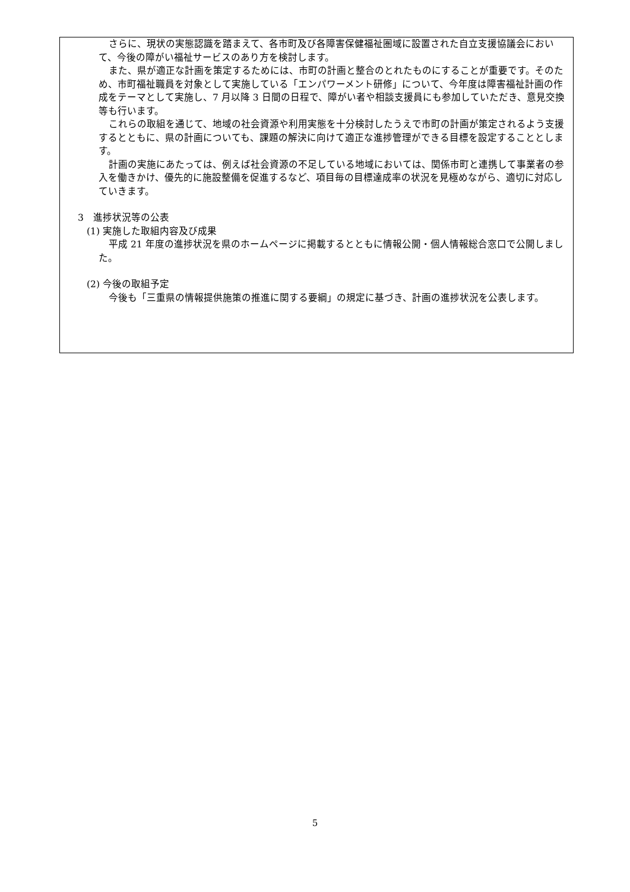さらに、現状の実態認識を踏まえて、各市町及び各障害保健福祉圏域に設置された自立支援協議会において、今後の障がい福祉サービスのあり方を検討します。
また、県が適正な計画を策定するためには、市町の計画と整合のとれたものにすることが重要です。そのため、市町福祉職員を対象として実施している「エンパワーメント研修」について、今年度は障害福祉計画の作成をテーマとして実施し、7 月以降 3 日間の日程で、障がい者や相談支援員にも参加していただき、意見交換等も行います。
これらの取組を通じて、地域の社会資源や利用実態を十分検討したうえで市町の計画が策定されるよう支援するとともに、県の計画についても、課題の解決に向けて適正な進捗管理ができる目標を設定することとします。
計画の実施にあたっては、例えば社会資源の不足している地域においては、関係市町と連携して事業者の参入を働きかけ、優先的に施設整備を促進するなど、項目毎の目標達成率の状況を見極めながら、適切に対応していきます。
3　進捗状況等の公表
(1) 実施した取組内容及び成果
平成 21 年度の進捗状況を県のホームページに掲載するとともに情報公開・個人情報総合窓口で公開しました。
(2) 今後の取組予定
今後も「三重県の情報提供施策の推進に関する要綱」の規定に基づき、計画の進捗状況を公表します。
5